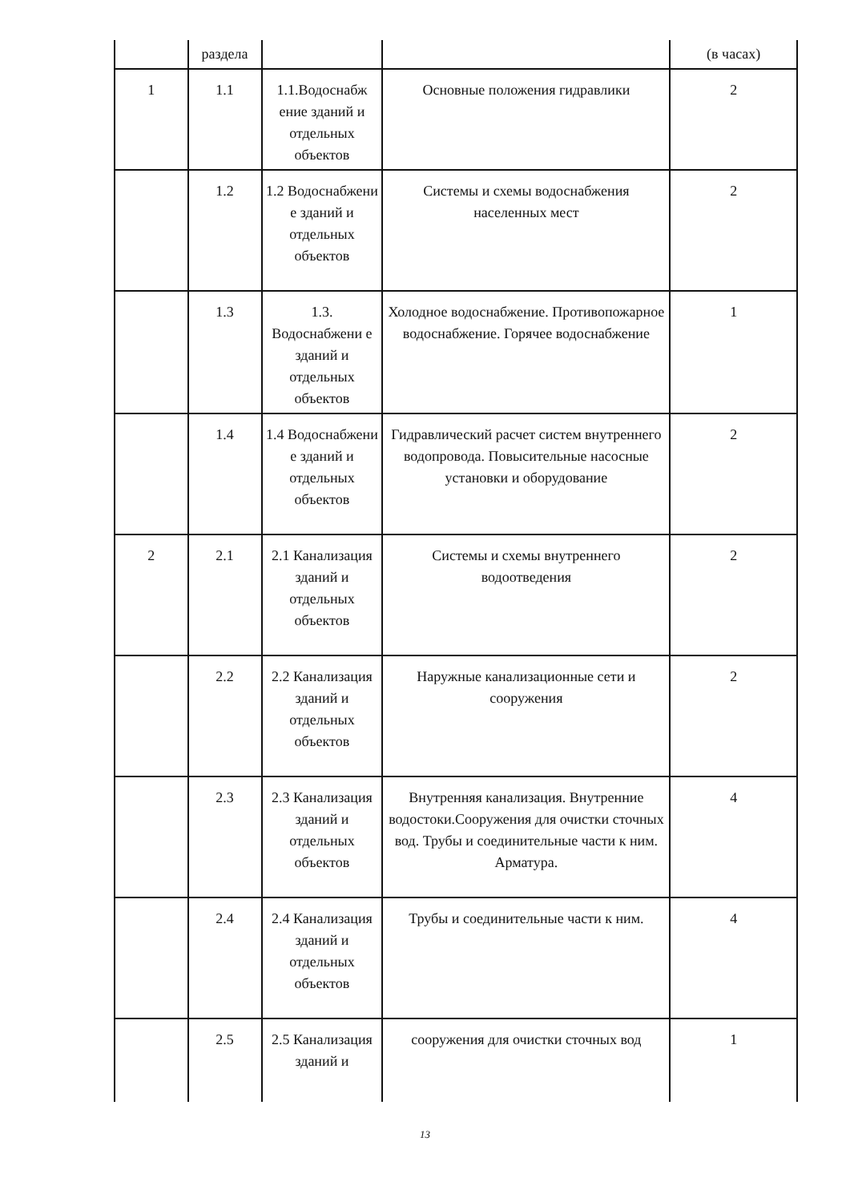| | раздела | | | (в часах) |
| 1 | 1.1 | 1.1.Водоснабж ение зданий и отдельных объектов | Основные положения гидравлики | 2 |
| | 1.2 | 1.2 Водоснабжени е зданий и отдельных объектов | Системы и схемы водоснабжения населенных мест | 2 |
| | 1.3 | 1.3. Водоснабжени е зданий и отдельных объектов | Холодное водоснабжение. Противопожарное водоснабжение. Горячее водоснабжение | 1 |
| | 1.4 | 1.4 Водоснабжени е зданий и отдельных объектов | Гидравлический расчет систем внутреннего водопровода. Повысительные насосные установки и оборудование | 2 |
| 2 | 2.1 | 2.1 Канализация зданий и отдельных объектов | Системы и схемы внутреннего водоотведения | 2 |
| | 2.2 | 2.2 Канализация зданий и отдельных объектов | Наружные канализационные сети и сооружения | 2 |
| | 2.3 | 2.3 Канализация зданий и отдельных объектов | Внутренняя канализация. Внутренние водостоки.Сооружения для очистки сточных вод. Трубы и соединительные части к ним. Арматура. | 4 |
| | 2.4 | 2.4 Канализация зданий и отдельных объектов | Трубы и соединительные части к ним. | 4 |
| | 2.5 | 2.5 Канализация зданий и | сооружения для очистки сточных вод | 1 |
13